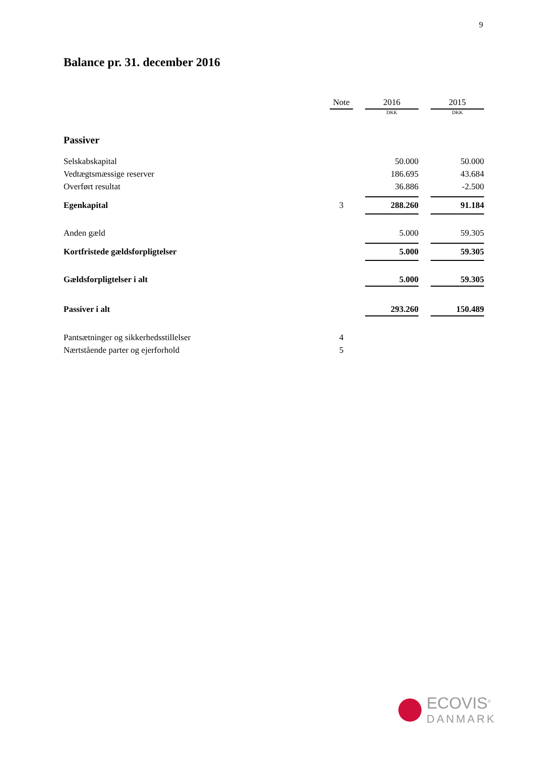9
Balance pr. 31. december 2016
| | Note | | 2016 | | 2015 |
| | | | DKK | | DKK |
| Passiver | | | | | |
| Selskabskapital | | | 50.000 | | 50.000 |
| Vedtægtsmæssige reserver | | | 186.695 | | 43.684 |
| Overført resultat | | | 36.886 | | -2.500 |
| Egenkapital | 3 | | 288.260 | | 91.184 |
| Anden gæld | | | 5.000 | | 59.305 |
| Kortfristede gældsforpligtelser | | | 5.000 | | 59.305 |
| Gældsforpligtelser i alt | | | 5.000 | | 59.305 |
| Passiver i alt | | | 293.260 | | 150.489 |
| Pantsætninger og sikkerhedsstillelser | 4 | | | | |
| Nærtstående parter og ejerforhold | 5 | | | | |
ECOVIS<sup>®</sup>
DANMARK